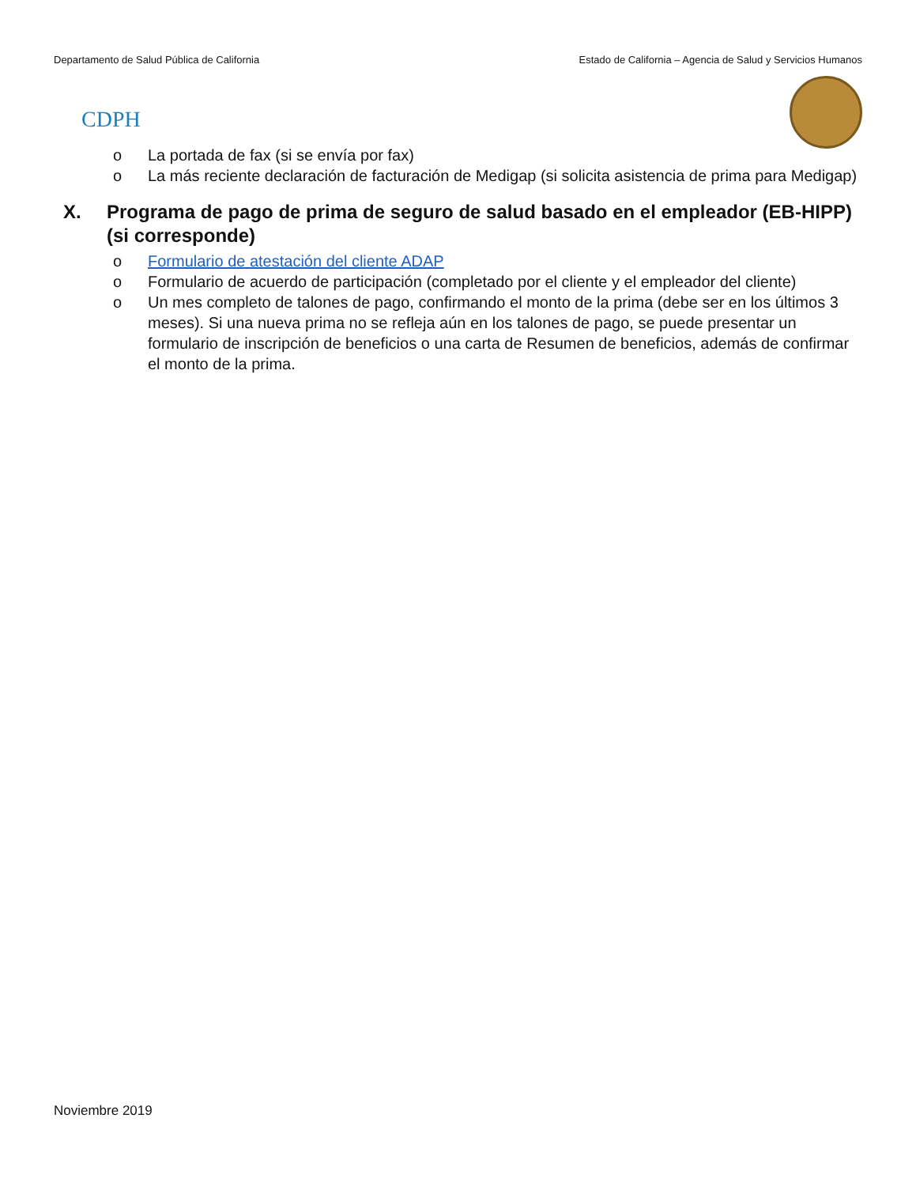Departamento de Salud Pública de California Estado de California – Agencia de Salud y Servicios Humanos
CDPH
o La portada de fax (si se envía por fax)
o La más reciente declaración de facturación de Medigap (si solicita asistencia de prima para Medigap)
X. Programa de pago de prima de seguro de salud basado en el empleador (EB-HIPP) (si corresponde)
o Formulario de atestación del cliente ADAP
o Formulario de acuerdo de participación (completado por el cliente y el empleador del cliente)
o Un mes completo de talones de pago, confirmando el monto de la prima (debe ser en los últimos 3 meses). Si una nueva prima no se refleja aún en los talones de pago, se puede presentar un formulario de inscripción de beneficios o una carta de Resumen de beneficios, además de confirmar el monto de la prima.
Noviembre 2019